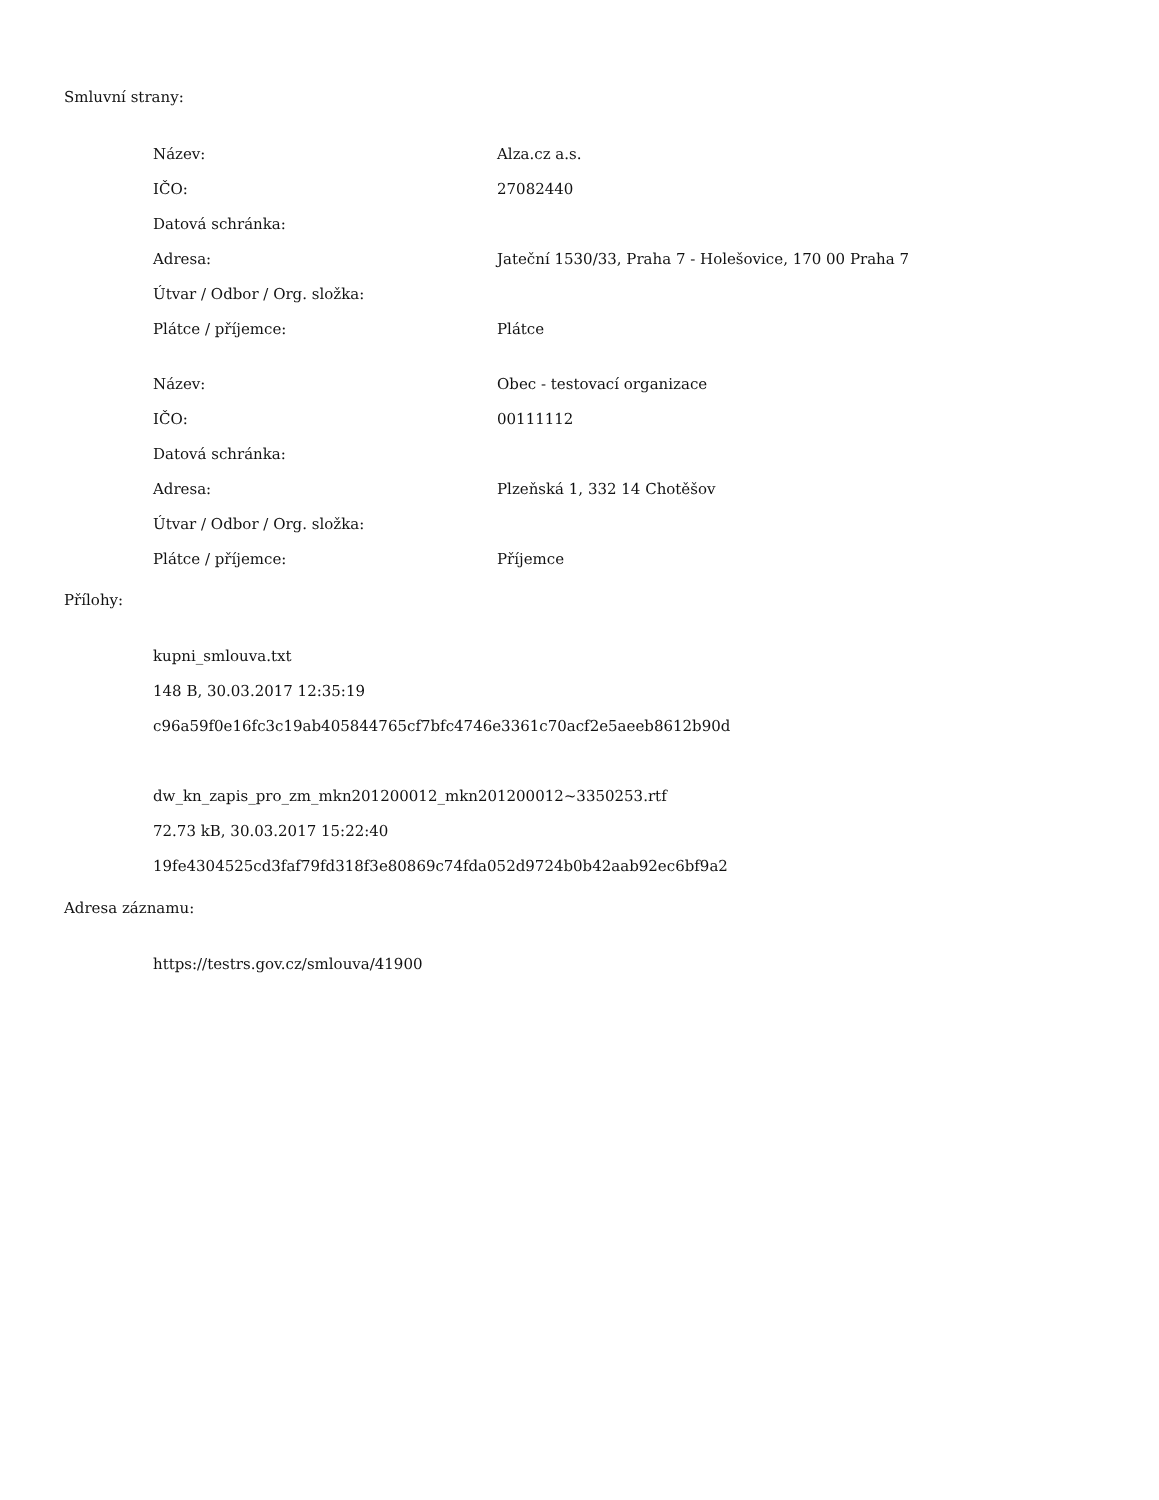Smluvní strany:
| Název: | Alza.cz a.s. |
| IČO: | 27082440 |
| Datová schránka: | |
| Adresa: | Jateční 1530/33, Praha 7 - Holešovice, 170 00 Praha 7 |
| Útvar / Odbor / Org. složka: | |
| Plátce / příjemce: | Plátce |
| Název: | Obec - testovací organizace |
| IČO: | 00111112 |
| Datová schránka: | |
| Adresa: | Plzeňská 1, 332 14 Chotěšov |
| Útvar / Odbor / Org. složka: | |
| Plátce / příjemce: | Příjemce |
Přílohy:
kupni_smlouva.txt
148 B, 30.03.2017 12:35:19
c96a59f0e16fc3c19ab405844765cf7bfc4746e3361c70acf2e5aeeb8612b90d
dw_kn_zapis_pro_zm_mkn201200012_mkn201200012~3350253.rtf
72.73 kB, 30.03.2017 15:22:40
19fe4304525cd3faf79fd318f3e80869c74fda052d9724b0b42aab92ec6bf9a2
Adresa záznamu:
https://testrs.gov.cz/smlouva/41900